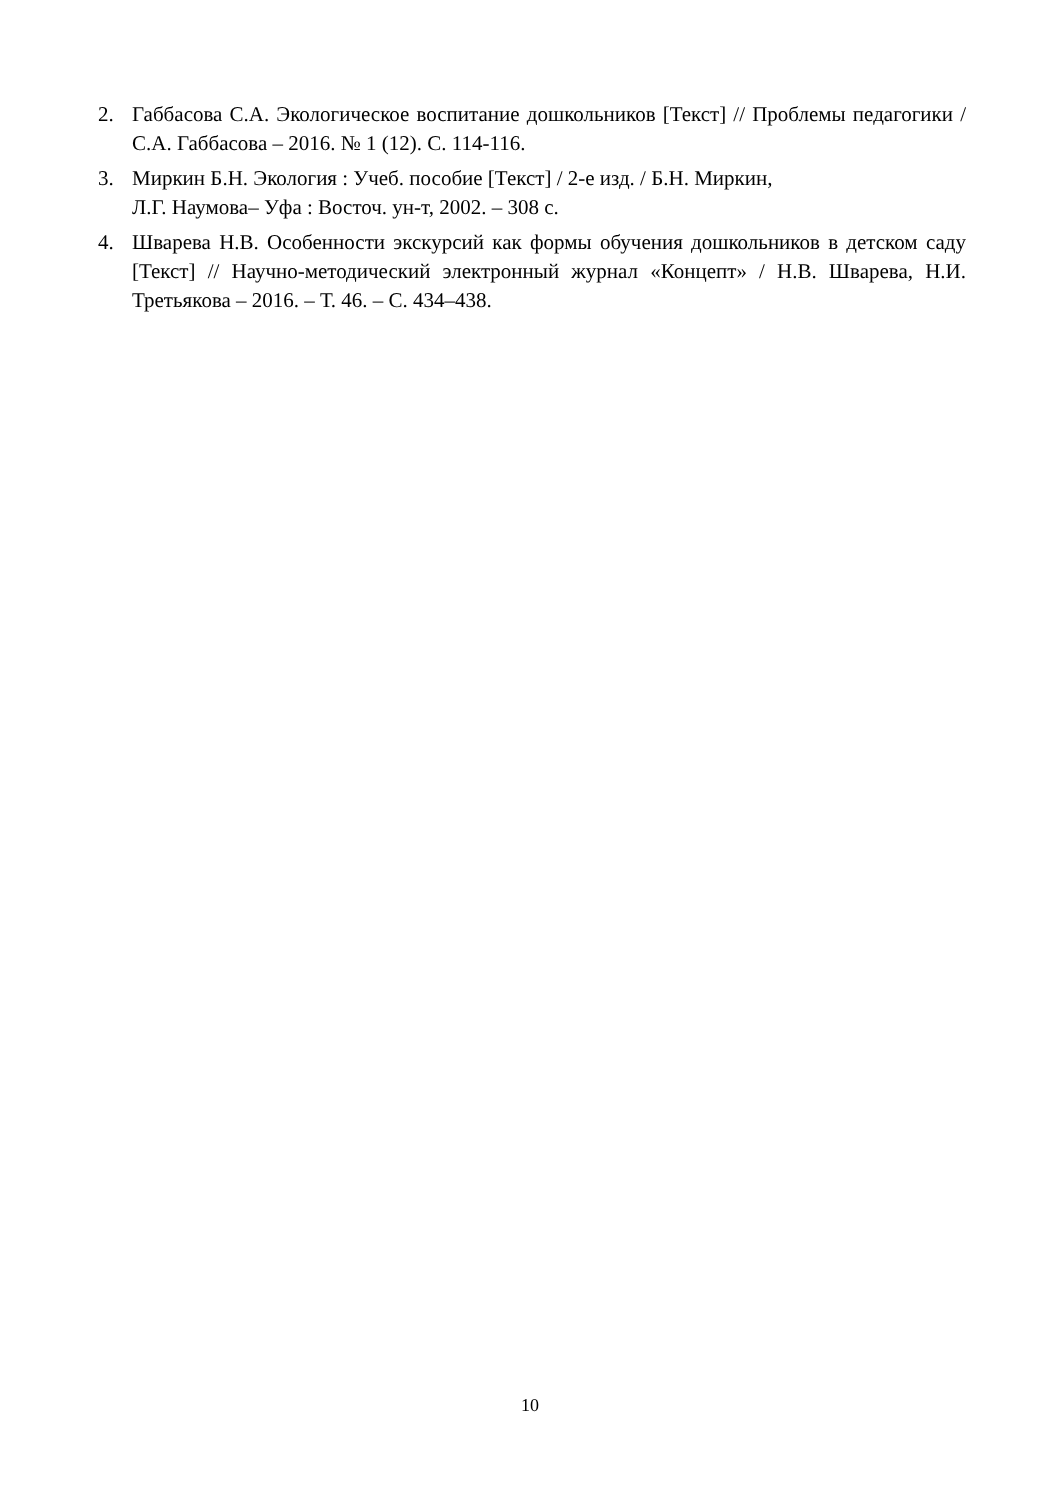2. Габбасова С.А. Экологическое воспитание дошкольников [Текст] // Проблемы педагогики / С.А. Габбасова – 2016. № 1 (12). С. 114-116.
3. Миркин Б.Н. Экология : Учеб. пособие [Текст] / 2-е изд. / Б.Н. Миркин,
Л.Г. Наумова– Уфа : Восточ. ун-т, 2002. – 308 с.
4. Шварева Н.В. Особенности экскурсий как формы обучения дошкольников в детском саду [Текст] // Научно-методический электронный журнал «Концепт» / Н.В. Шварева, Н.И. Третьякова – 2016. – Т. 46. – С. 434–438.
10